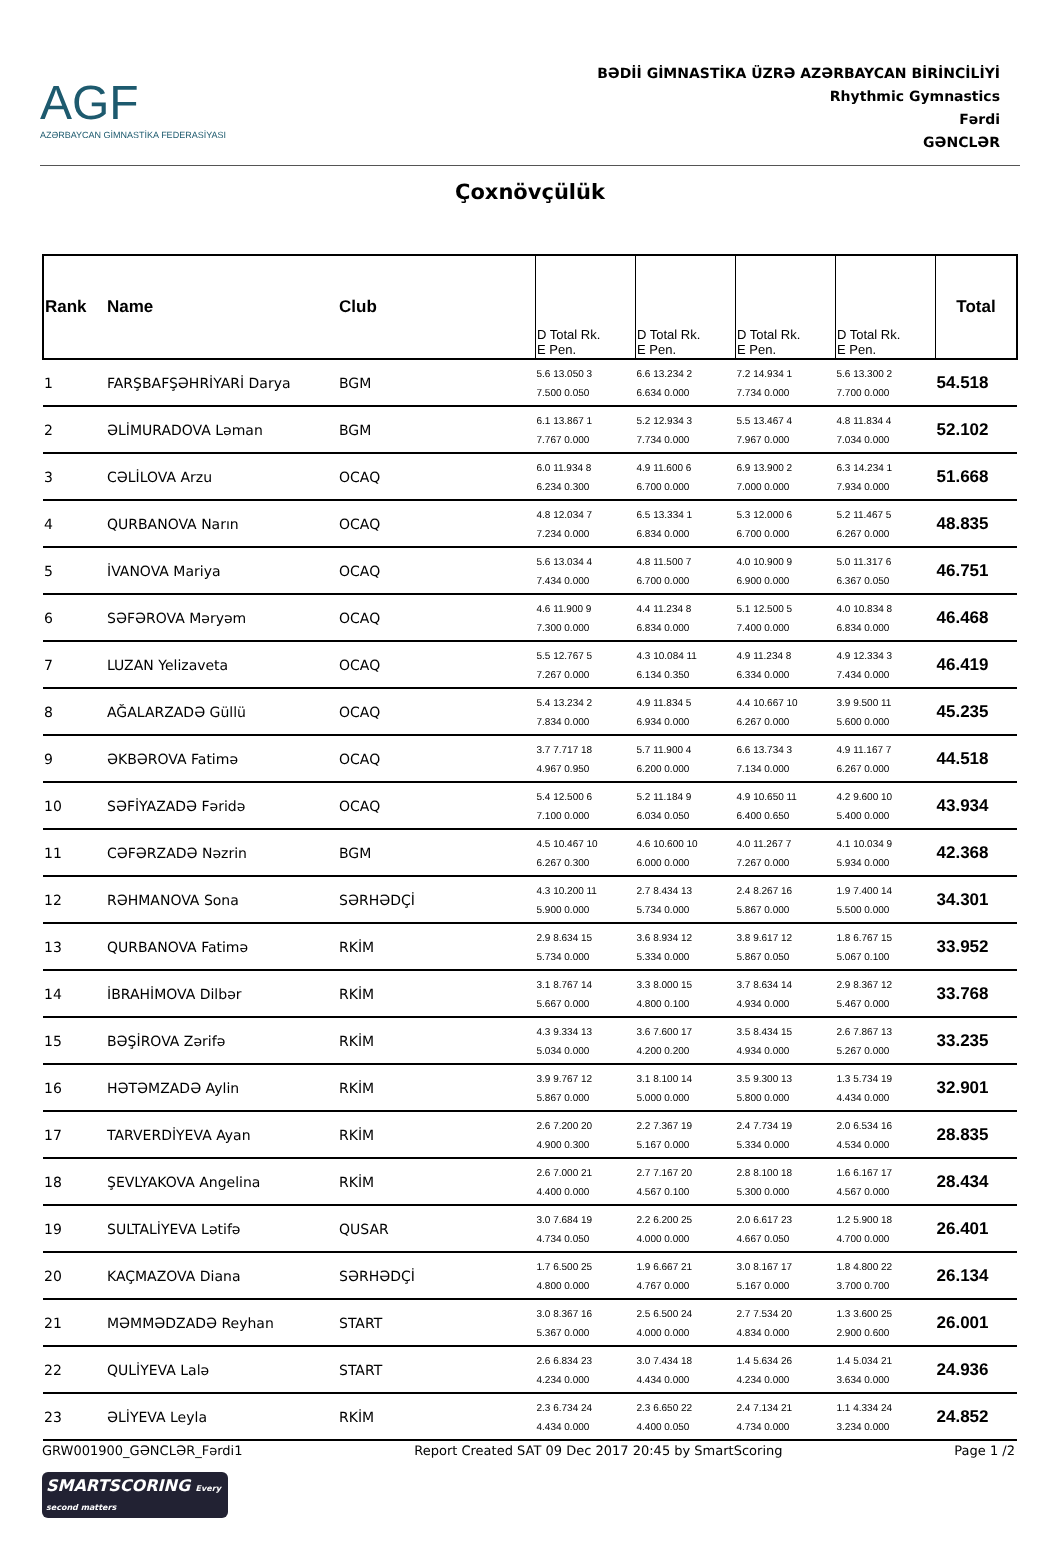AGF
AZƏRBAYCAN GİMNASTİKA FEDERASİYASI
BƏDİİ GİMNASTİKA ÜZRƏ AZƏRBAYCAN BİRİNCİLİYİ
Rhythmic Gymnastics
Fərdi
GƏNCLƏR
Çoxnövçülük
| Rank | Name | Club | D Total Rk. E Pen. | D Total Rk. E Pen. | D Total Rk. E Pen. | D Total Rk. E Pen. | Total |
| --- | --- | --- | --- | --- | --- | --- | --- |
| 1 | FARŞBAFŞƏHRİYARİ Darya | BGM | 5.6 13.050 3 7.500 0.050 | 6.6 13.234 2 6.634 0.000 | 7.2 14.934 1 7.734 0.000 | 5.6 13.300 2 7.700 0.000 | 54.518 |
| 2 | ƏLİMURADOVA Ləman | BGM | 6.1 13.867 1 7.767 0.000 | 5.2 12.934 3 7.734 0.000 | 5.5 13.467 4 7.967 0.000 | 4.8 11.834 4 7.034 0.000 | 52.102 |
| 3 | CƏLİLOVA Arzu | OCAQ | 6.0 11.934 8 6.234 0.300 | 4.9 11.600 6 6.700 0.000 | 6.9 13.900 2 7.000 0.000 | 6.3 14.234 1 7.934 0.000 | 51.668 |
| 4 | QURBANOVA Narın | OCAQ | 4.8 12.034 7 7.234 0.000 | 6.5 13.334 1 6.834 0.000 | 5.3 12.000 6 6.700 0.000 | 5.2 11.467 5 6.267 0.000 | 48.835 |
| 5 | İVANOVA Mariya | OCAQ | 5.6 13.034 4 7.434 0.000 | 4.8 11.500 7 6.700 0.000 | 4.0 10.900 9 6.900 0.000 | 5.0 11.317 6 6.367 0.050 | 46.751 |
| 6 | SƏFƏROVA Məryəm | OCAQ | 4.6 11.900 9 7.300 0.000 | 4.4 11.234 8 6.834 0.000 | 5.1 12.500 5 7.400 0.000 | 4.0 10.834 8 6.834 0.000 | 46.468 |
| 7 | LUZAN Yelizaveta | OCAQ | 5.5 12.767 5 7.267 0.000 | 4.3 10.084 11 6.134 0.350 | 4.9 11.234 8 6.334 0.000 | 4.9 12.334 3 7.434 0.000 | 46.419 |
| 8 | AĞALARZADƏ Güllü | OCAQ | 5.4 13.234 2 7.834 0.000 | 4.9 11.834 5 6.934 0.000 | 4.4 10.667 10 6.267 0.000 | 3.9 9.500 11 5.600 0.000 | 45.235 |
| 9 | ƏKBƏROVA Fatimə | OCAQ | 3.7 7.717 18 4.967 0.950 | 5.7 11.900 4 6.200 0.000 | 6.6 13.734 3 7.134 0.000 | 4.9 11.167 7 6.267 0.000 | 44.518 |
| 10 | SƏFİYAZADƏ Fəridə | OCAQ | 5.4 12.500 6 7.100 0.000 | 5.2 11.184 9 6.034 0.050 | 4.9 10.650 11 6.400 0.650 | 4.2 9.600 10 5.400 0.000 | 43.934 |
| 11 | CƏFƏRZADƏ Nəzrin | BGM | 4.5 10.467 10 6.267 0.300 | 4.6 10.600 10 6.000 0.000 | 4.0 11.267 7 7.267 0.000 | 4.1 10.034 9 5.934 0.000 | 42.368 |
| 12 | RƏHMANOVA Sona | SƏRHƏDÇİ | 4.3 10.200 11 5.900 0.000 | 2.7 8.434 13 5.734 0.000 | 2.4 8.267 16 5.867 0.000 | 1.9 7.400 14 5.500 0.000 | 34.301 |
| 13 | QURBANOVA Fatimə | RKİM | 2.9 8.634 15 5.734 0.000 | 3.6 8.934 12 5.334 0.000 | 3.8 9.617 12 5.867 0.050 | 1.8 6.767 15 5.067 0.100 | 33.952 |
| 14 | İBRAHİMOVA Dilbər | RKİM | 3.1 8.767 14 5.667 0.000 | 3.3 8.000 15 4.800 0.100 | 3.7 8.634 14 4.934 0.000 | 2.9 8.367 12 5.467 0.000 | 33.768 |
| 15 | BƏŞİROVA Zərifə | RKİM | 4.3 9.334 13 5.034 0.000 | 3.6 7.600 17 4.200 0.200 | 3.5 8.434 15 4.934 0.000 | 2.6 7.867 13 5.267 0.000 | 33.235 |
| 16 | HƏTƏMZADƏ Aylin | RKİM | 3.9 9.767 12 5.867 0.000 | 3.1 8.100 14 5.000 0.000 | 3.5 9.300 13 5.800 0.000 | 1.3 5.734 19 4.434 0.000 | 32.901 |
| 17 | TARVERDİYEVA Ayan | RKİM | 2.6 7.200 20 4.900 0.300 | 2.2 7.367 19 5.167 0.000 | 2.4 7.734 19 5.334 0.000 | 2.0 6.534 16 4.534 0.000 | 28.835 |
| 18 | ŞEVLYAKOVA Angelina | RKİM | 2.6 7.000 21 4.400 0.000 | 2.7 7.167 20 4.567 0.100 | 2.8 8.100 18 5.300 0.000 | 1.6 6.167 17 4.567 0.000 | 28.434 |
| 19 | SULTALİYEVA Lətifə | QUSAR | 3.0 7.684 19 4.734 0.050 | 2.2 6.200 25 4.000 0.000 | 2.0 6.617 23 4.667 0.050 | 1.2 5.900 18 4.700 0.000 | 26.401 |
| 20 | KAÇMAZOVA Diana | SƏRHƏDÇİ | 1.7 6.500 25 4.800 0.000 | 1.9 6.667 21 4.767 0.000 | 3.0 8.167 17 5.167 0.000 | 1.8 4.800 22 3.700 0.700 | 26.134 |
| 21 | MƏMMƏDZADƏ Reyhan | START | 3.0 8.367 16 5.367 0.000 | 2.5 6.500 24 4.000 0.000 | 2.7 7.534 20 4.834 0.000 | 1.3 3.600 25 2.900 0.600 | 26.001 |
| 22 | QULİYEVA Lalə | START | 2.6 6.834 23 4.234 0.000 | 3.0 7.434 18 4.434 0.000 | 1.4 5.634 26 4.234 0.000 | 1.4 5.034 21 3.634 0.000 | 24.936 |
| 23 | ƏLİYEVA Leyla | RKİM | 2.3 6.734 24 4.434 0.000 | 2.3 6.650 22 4.400 0.050 | 2.4 7.134 21 4.734 0.000 | 1.1 4.334 24 3.234 0.000 | 24.852 |
GRW001900_GƏNCLƏR_Fərdi1 Report Created SAT 09 Dec 2017 20:45 by SmartScoring Page 1 /2
SMARTSCORING Every second matters